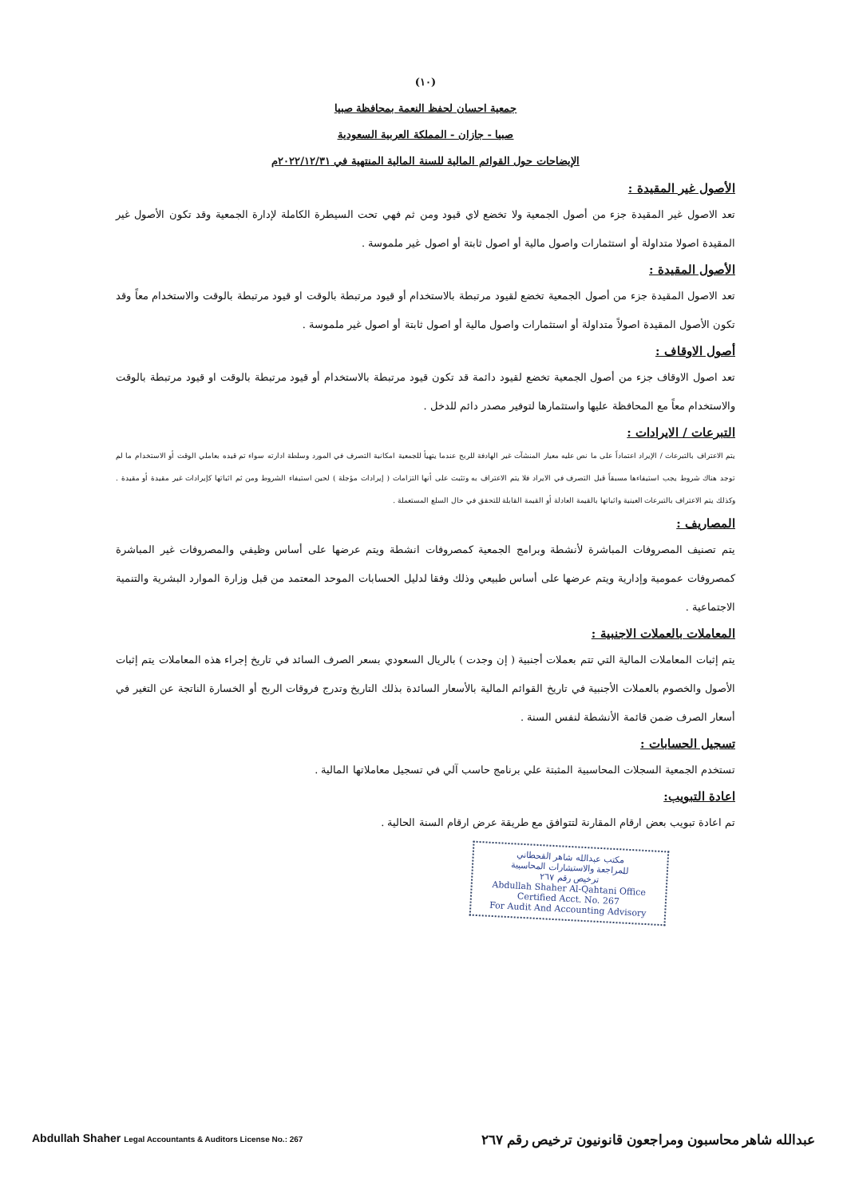(١٠)
جمعية احسان لحفظ النعمة بمحافظة صبيا
صبيا - جازان - المملكة العربية السعودية
الإيضاحات حول القوائم المالية للسنة المالية المنتهية في ٢٠٢٢/١٢/٣١م
الأصول غير المقيدة :
تعد الاصول غير المقيدة جزء من أصول الجمعية ولا تخضع لاي قيود ومن ثم فهي تحت السيطرة الكاملة لإدارة الجمعية وقد تكون الأصول غير المقيدة اصولا متداولة أو استثمارات واصول مالية أو اصول ثابتة أو اصول غير ملموسة .
الأصول المقيدة :
تعد الاصول المقيدة جزء من أصول الجمعية تخضع لقيود مرتبطة بالاستخدام أو قيود مرتبطة بالوقت او قيود مرتبطة بالوقت والاستخدام معاً وقد تكون الأصول المقيدة اصولاً متداولة أو استثمارات واصول مالية أو اصول ثابتة أو اصول غير ملموسة .
أصول الاوقاف :
تعد اصول الاوقاف جزء من أصول الجمعية تخضع لقيود دائمة قد تكون قيود مرتبطة بالاستخدام أو قيود مرتبطة بالوقت او قيود مرتبطة بالوقت والاستخدام معاً مع المحافظة عليها واستثمارها لتوفير مصدر دائم للدخل .
التبرعات / الايرادات :
يتم الاعتراف بالتبرعات / الإيراد اعتماداً على ما نص عليه معيار المنشآت غير الهادفة للربح عندما يتهيأ للجمعية امكانية التصرف في المورد وسلطة ادارته سواء تم قيده بعاملي الوقت أو الاستخدام ما لم توجد هناك شروط يجب استيفاءها مسبقاً قبل التصرف في الايراد فلا يتم الاعتراف به وتثبت على أنها التزامات ( إيرادات مؤجلة ) لحين استيفاء الشروط ومن ثم اثباتها كإيرادات غير مقيدة أو مقيدة . وكذلك يتم الاعتراف بالتبرعات العينية واثباتها بالقيمة العادلة أو القيمة القابلة للتحقق في حال السلع المستعملة .
المصاريف :
يتم تصنيف المصروفات المباشرة لأنشطة وبرامج الجمعية كمصروفات انشطة ويتم عرضها على أساس وظيفي والمصروفات غير المباشرة كمصروفات عمومية وإدارية ويتم عرضها على أساس طبيعي وذلك وفقا لدليل الحسابات الموحد المعتمد من قبل وزارة الموارد البشرية والتنمية الاجتماعية .
المعاملات بالعملات الاجنبية :
يتم إثبات المعاملات المالية التي تتم بعملات أجنبية ( إن وجدت ) بالريال السعودي بسعر الصرف السائد في تاريخ إجراء هذه المعاملات يتم إثبات الأصول والخصوم بالعملات الأجنبية في تاريخ القوائم المالية بالأسعار السائدة بذلك التاريخ وتدرج فروقات الربح أو الخسارة الناتجة عن التغير في أسعار الصرف ضمن قائمة الأنشطة لنفس السنة .
تسجيل الحسابات :
تستخدم الجمعية السجلات المحاسبية المثبتة علي برنامج حاسب آلي في تسجيل معاملاتها المالية .
اعادة التبويب:
تم اعادة تبويب بعض ارقام المقارنة لتتوافق مع طريقة عرض ارقام السنة الحالية .
مكتب عبدالله شاهر القحطاني
للمراجعة والاستشارات المحاسبية
ترخيص رقم ٢٦٧
Abdullah Shaher Al-Qahtani Office
Certified Acct. No. 267
For Audit And Accounting Advisory
Abdullah Shaher Legal Accountants & Auditors License No.: 267 عبدالله شاهر محاسبون ومراجعون قانونيون ترخيص رقم ٢٦٧